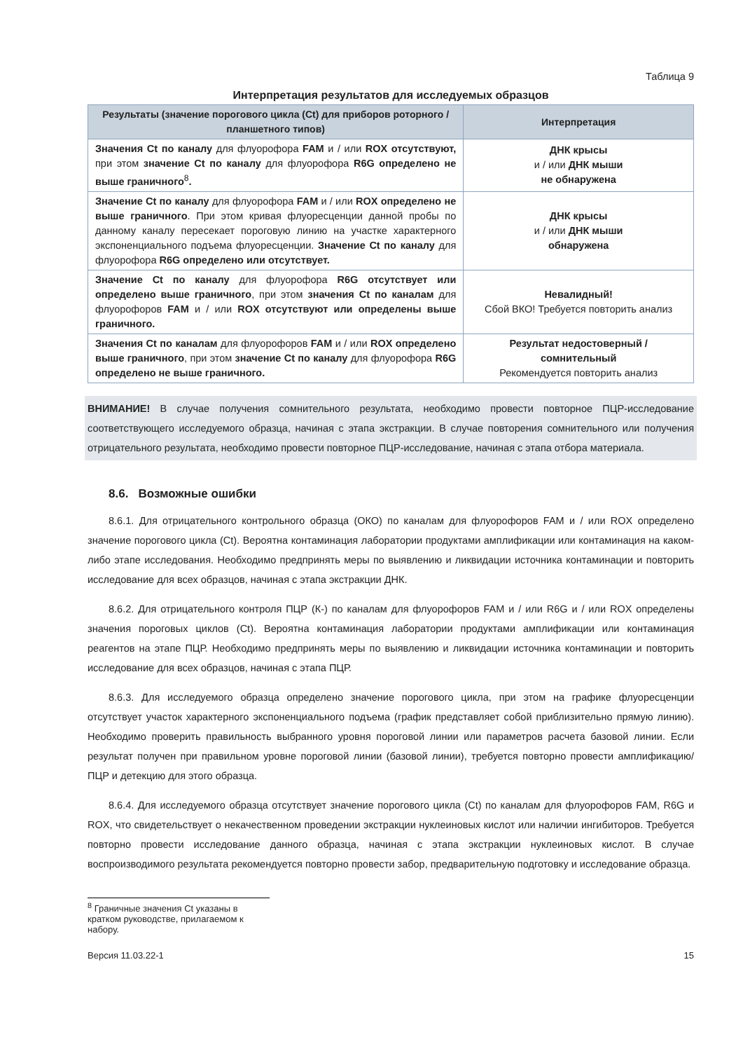Таблица 9
Интерпретация результатов для исследуемых образцов
| Результаты (значение порогового цикла (Ct) для приборов роторного / планшетного типов) | Интерпретация |
| --- | --- |
| Значения Ct по каналу для флуорофора FAM и / или ROX отсутствуют, при этом значение Ct по каналу для флуорофора R6G определено не выше граничного<sup>8</sup> . | ДНК крысы и / или ДНК мыши не обнаружена |
| Значение Ct по каналу для флуорофора FAM и / или ROX определено не выше граничного . При этом кривая флуоресценции данной пробы по данному каналу пересекает пороговую линию на участке характерного экспоненциального подъема флуоресценции. Значение Ct по каналу для флуорофора R6G определено или отсутствует. | ДНК крысы и / или ДНК мыши обнаружена |
| Значение Ct по каналу для флуорофора R6G отсутствует или определено выше граничного , при этом значения Ct по каналам для флуорофоров FAM и / или ROX отсутствуют или определены выше граничного. | Невалидный! Сбой ВКО! Требуется повторить анализ |
| Значения Ct по каналам для флуорофоров FAM и / или ROX определено выше граничного , при этом значение Ct по каналу для флуорофора R6G определено не выше граничного. | Результат недостоверный / сомнительный Рекомендуется повторить анализ |
ВНИМАНИЕ! В случае получения сомнительного результата, необходимо провести повторное ПЦР-исследование соответствующего исследуемого образца, начиная с этапа экстракции. В случае повторения сомнительного или получения отрицательного результата, необходимо провести повторное ПЦР-исследование, начиная с этапа отбора материала.
8.6. Возможные ошибки
8.6.1. Для отрицательного контрольного образца (ОКО) по каналам для флуорофоров FAM и / или ROX определено значение порогового цикла (Ct). Вероятна контаминация лаборатории продуктами амплификации или контаминация на каком-либо этапе исследования. Необходимо предпринять меры по выявлению и ликвидации источника контаминации и повторить исследование для всех образцов, начиная с этапа экстракции ДНК.
8.6.2. Для отрицательного контроля ПЦР (К-) по каналам для флуорофоров FAM и / или R6G и / или ROX определены значения пороговых циклов (Ct). Вероятна контаминация лаборатории продуктами амплификации или контаминация реагентов на этапе ПЦР. Необходимо предпринять меры по выявлению и ликвидации источника контаминации и повторить исследование для всех образцов, начиная с этапа ПЦР.
8.6.3. Для исследуемого образца определено значение порогового цикла, при этом на графике флуоресценции отсутствует участок характерного экспоненциального подъема (график представляет собой приблизительно прямую линию). Необходимо проверить правильность выбранного уровня пороговой линии или параметров расчета базовой линии. Если результат получен при правильном уровне пороговой линии (базовой линии), требуется повторно провести амплификацию/ПЦР и детекцию для этого образца.
8.6.4. Для исследуемого образца отсутствует значение порогового цикла (Ct) по каналам для флуорофоров FAM, R6G и ROX, что свидетельствует о некачественном проведении экстракции нуклеиновых кислот или наличии ингибиторов. Требуется повторно провести исследование данного образца, начиная с этапа экстракции нуклеиновых кислот. В случае воспроизводимого результата рекомендуется повторно провести забор, предварительную подготовку и исследование образца.
<sup>8</sup> Граничные значения Ct указаны в кратком руководстве, прилагаемом к набору.
Версия 11.03.22-1 15